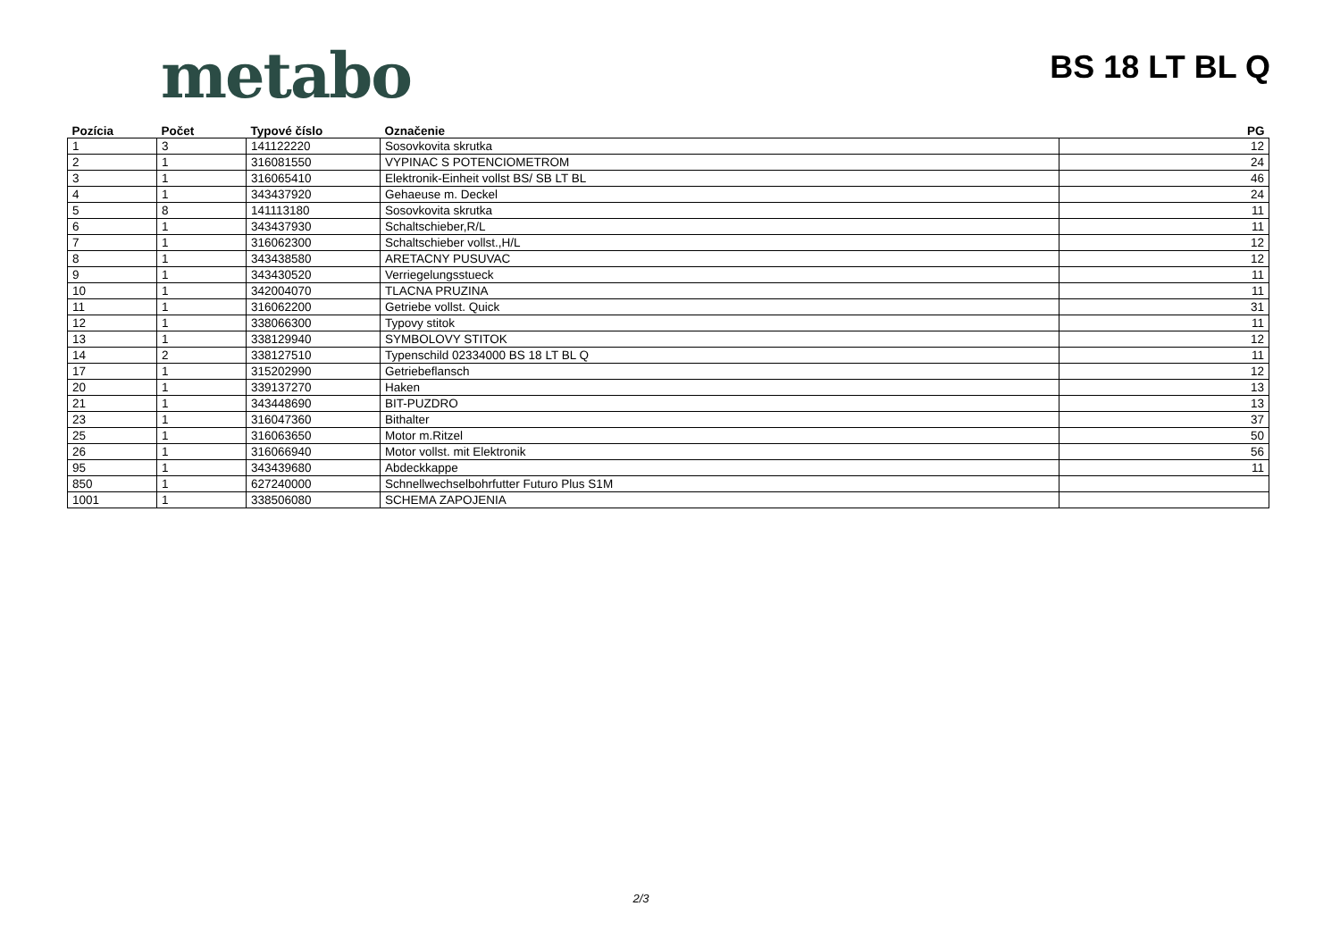metabo
BS 18 LT BL Q
| Pozícia | Počet | Typové číslo | Označenie | PG |
| --- | --- | --- | --- | --- |
| 1 | 3 | 141122220 | Sosovkovita skrutka | 12 |
| 2 | 1 | 316081550 | VYPINAC S POTENCIOMETROM | 24 |
| 3 | 1 | 316065410 | Elektronik-Einheit vollst BS/ SB LT BL | 46 |
| 4 | 1 | 343437920 | Gehaeuse m. Deckel | 24 |
| 5 | 8 | 141113180 | Sosovkovita skrutka | 11 |
| 6 | 1 | 343437930 | Schaltschieber,R/L | 11 |
| 7 | 1 | 316062300 | Schaltschieber vollst.,H/L | 12 |
| 8 | 1 | 343438580 | ARETACNY PUSUVAC | 12 |
| 9 | 1 | 343430520 | Verriegelungsstueck | 11 |
| 10 | 1 | 342004070 | TLACNA PRUZINA | 11 |
| 11 | 1 | 316062200 | Getriebe vollst. Quick | 31 |
| 12 | 1 | 338066300 | Typovy stitok | 11 |
| 13 | 1 | 338129940 | SYMBOLOVY STITOK | 12 |
| 14 | 2 | 338127510 | Typenschild 02334000 BS 18 LT BL Q | 11 |
| 17 | 1 | 315202990 | Getriebeflansch | 12 |
| 20 | 1 | 339137270 | Haken | 13 |
| 21 | 1 | 343448690 | BIT-PUZDRO | 13 |
| 23 | 1 | 316047360 | Bithalter | 37 |
| 25 | 1 | 316063650 | Motor m.Ritzel | 50 |
| 26 | 1 | 316066940 | Motor vollst. mit Elektronik | 56 |
| 95 | 1 | 343439680 | Abdeckkappe | 11 |
| 850 | 1 | 627240000 | Schnellwechselbohrfutter Futuro Plus S1M | |
| 1001 | 1 | 338506080 | SCHEMA ZAPOJENIA | |
2/3